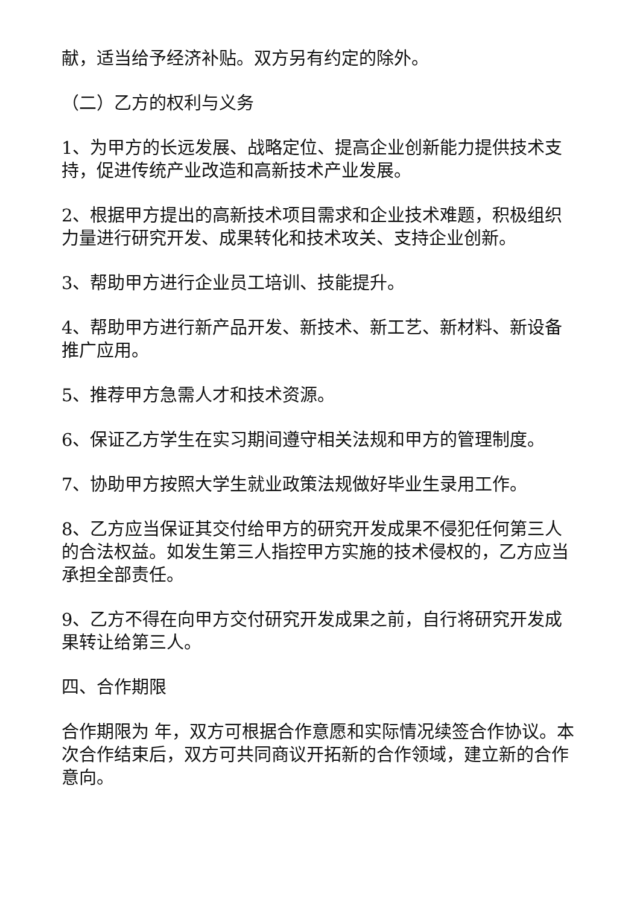献，适当给予经济补贴。双方另有约定的除外。
（二）乙方的权利与义务
1、为甲方的长远发展、战略定位、提高企业创新能力提供技术支持，促进传统产业改造和高新技术产业发展。
2、根据甲方提出的高新技术项目需求和企业技术难题，积极组织力量进行研究开发、成果转化和技术攻关、支持企业创新。
3、帮助甲方进行企业员工培训、技能提升。
4、帮助甲方进行新产品开发、新技术、新工艺、新材料、新设备推广应用。
5、推荐甲方急需人才和技术资源。
6、保证乙方学生在实习期间遵守相关法规和甲方的管理制度。
7、协助甲方按照大学生就业政策法规做好毕业生录用工作。
8、乙方应当保证其交付给甲方的研究开发成果不侵犯任何第三人的合法权益。如发生第三人指控甲方实施的技术侵权的，乙方应当承担全部责任。
9、乙方不得在向甲方交付研究开发成果之前，自行将研究开发成果转让给第三人。
四、合作期限
合作期限为 年，双方可根据合作意愿和实际情况续签合作协议。本次合作结束后，双方可共同商议开拓新的合作领域，建立新的合作意向。